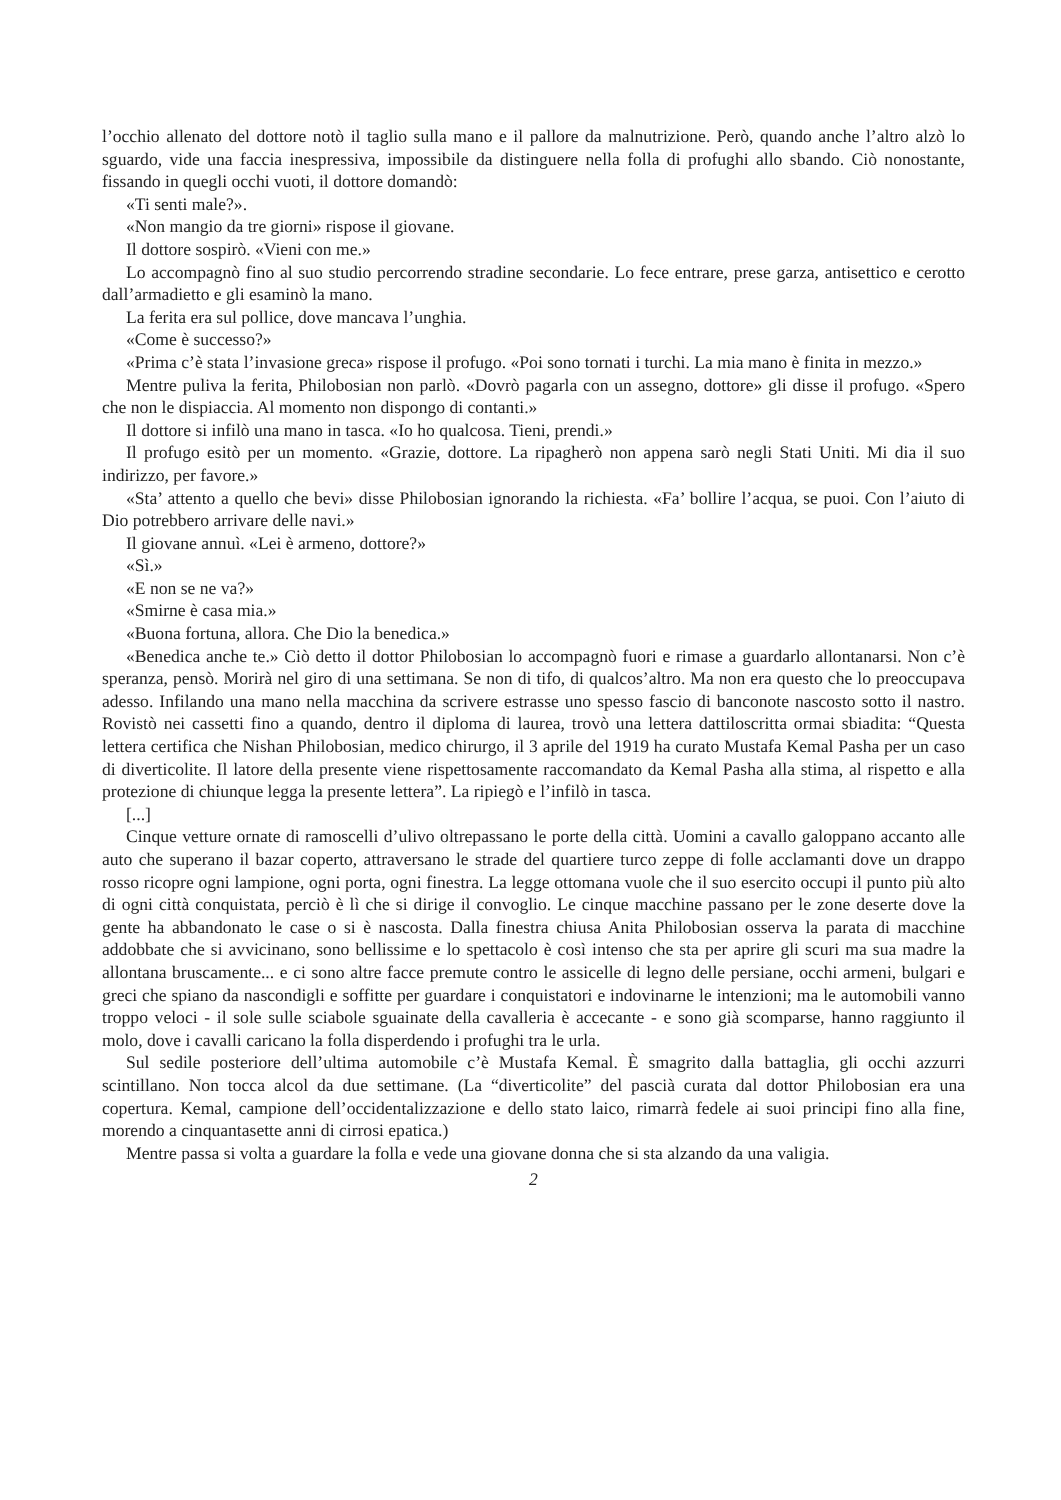l’occhio allenato del dottore notò il taglio sulla mano e il pallore da malnutrizione. Però, quando anche l’altro alzò lo sguardo, vide una faccia inespressiva, impossibile da distinguere nella folla di profughi allo sbando. Ciò nonostante, fissando in quegli occhi vuoti, il dottore domandò:
«Ti senti male?».
«Non mangio da tre giorni» rispose il giovane.
Il dottore sospirò. «Vieni con me.»
Lo accompagnò fino al suo studio percorrendo stradine secondarie. Lo fece entrare, prese garza, antisettico e cerotto dall’armadietto e gli esaminò la mano.
La ferita era sul pollice, dove mancava l’unghia.
«Come è successo?»
«Prima c’è stata l’invasione greca» rispose il profugo. «Poi sono tornati i turchi. La mia mano è finita in mezzo.»
Mentre puliva la ferita, Philobosian non parlò. «Dovrò pagarla con un assegno, dottore» gli disse il profugo. «Spero che non le dispiaccia. Al momento non dispongo di contanti.»
Il dottore si infilò una mano in tasca. «Io ho qualcosa. Tieni, prendi.»
Il profugo esitò per un momento. «Grazie, dottore. La ripagherò non appena sarò negli Stati Uniti. Mi dia il suo indirizzo, per favore.»
«Sta’ attento a quello che bevi» disse Philobosian ignorando la richiesta. «Fa’ bollire l’acqua, se puoi. Con l’aiuto di Dio potrebbero arrivare delle navi.»
Il giovane annuì. «Lei è armeno, dottore?»
«Sì.»
«E non se ne va?»
«Smirne è casa mia.»
«Buona fortuna, allora. Che Dio la benedica.»
«Benedica anche te.» Ciò detto il dottor Philobosian lo accompagnò fuori e rimase a guardarlo allontanarsi. Non c’è speranza, pensò. Morirà nel giro di una settimana. Se non di tifo, di qualcos’altro. Ma non era questo che lo preoccupava adesso. Infilando una mano nella macchina da scrivere estrasse uno spesso fascio di banconote nascosto sotto il nastro. Rovistò nei cassetti fino a quando, dentro il diploma di laurea, trovò una lettera dattiloscritta ormai sbiadita: “Questa lettera certifica che Nishan Philobosian, medico chirurgo, il 3 aprile del 1919 ha curato Mustafa Kemal Pasha per un caso di diverticolite. Il latore della presente viene rispettosamente raccomandato da Kemal Pasha alla stima, al rispetto e alla protezione di chiunque legga la presente lettera”. La ripiegò e l’infilò in tasca.
[...]
Cinque vetture ornate di ramoscelli d’ulivo oltrepassano le porte della città. Uomini a cavallo galoppano accanto alle auto che superano il bazar coperto, attraversano le strade del quartiere turco zeppe di folle acclamanti dove un drappo rosso ricopre ogni lampione, ogni porta, ogni finestra. La legge ottomana vuole che il suo esercito occupi il punto più alto di ogni città conquistata, perciò è lì che si dirige il convoglio. Le cinque macchine passano per le zone deserte dove la gente ha abbandonato le case o si è nascosta. Dalla finestra chiusa Anita Philobosian osserva la parata di macchine addobbate che si avvicinano, sono bellissime e lo spettacolo è così intenso che sta per aprire gli scuri ma sua madre la allontana bruscamente... e ci sono altre facce premute contro le assicelle di legno delle persiane, occhi armeni, bulgari e greci che spiano da nascondigli e soffitte per guardare i conquistatori e indovinarne le intenzioni; ma le automobili vanno troppo veloci - il sole sulle sciabole sguainate della cavalleria è accecante - e sono già scomparse, hanno raggiunto il molo, dove i cavalli caricano la folla disperdendo i profughi tra le urla.
Sul sedile posteriore dell’ultima automobile c’è Mustafa Kemal. È smagrito dalla battaglia, gli occhi azzurri scintillano. Non tocca alcol da due settimane. (La “diverticolite” del pascià curata dal dottor Philobosian era una copertura. Kemal, campione dell’occidentalizzazione e dello stato laico, rimarrà fedele ai suoi principi fino alla fine, morendo a cinquantasette anni di cirrosi epatica.)
Mentre passa si volta a guardare la folla e vede una giovane donna che si sta alzando da una valigia.
2